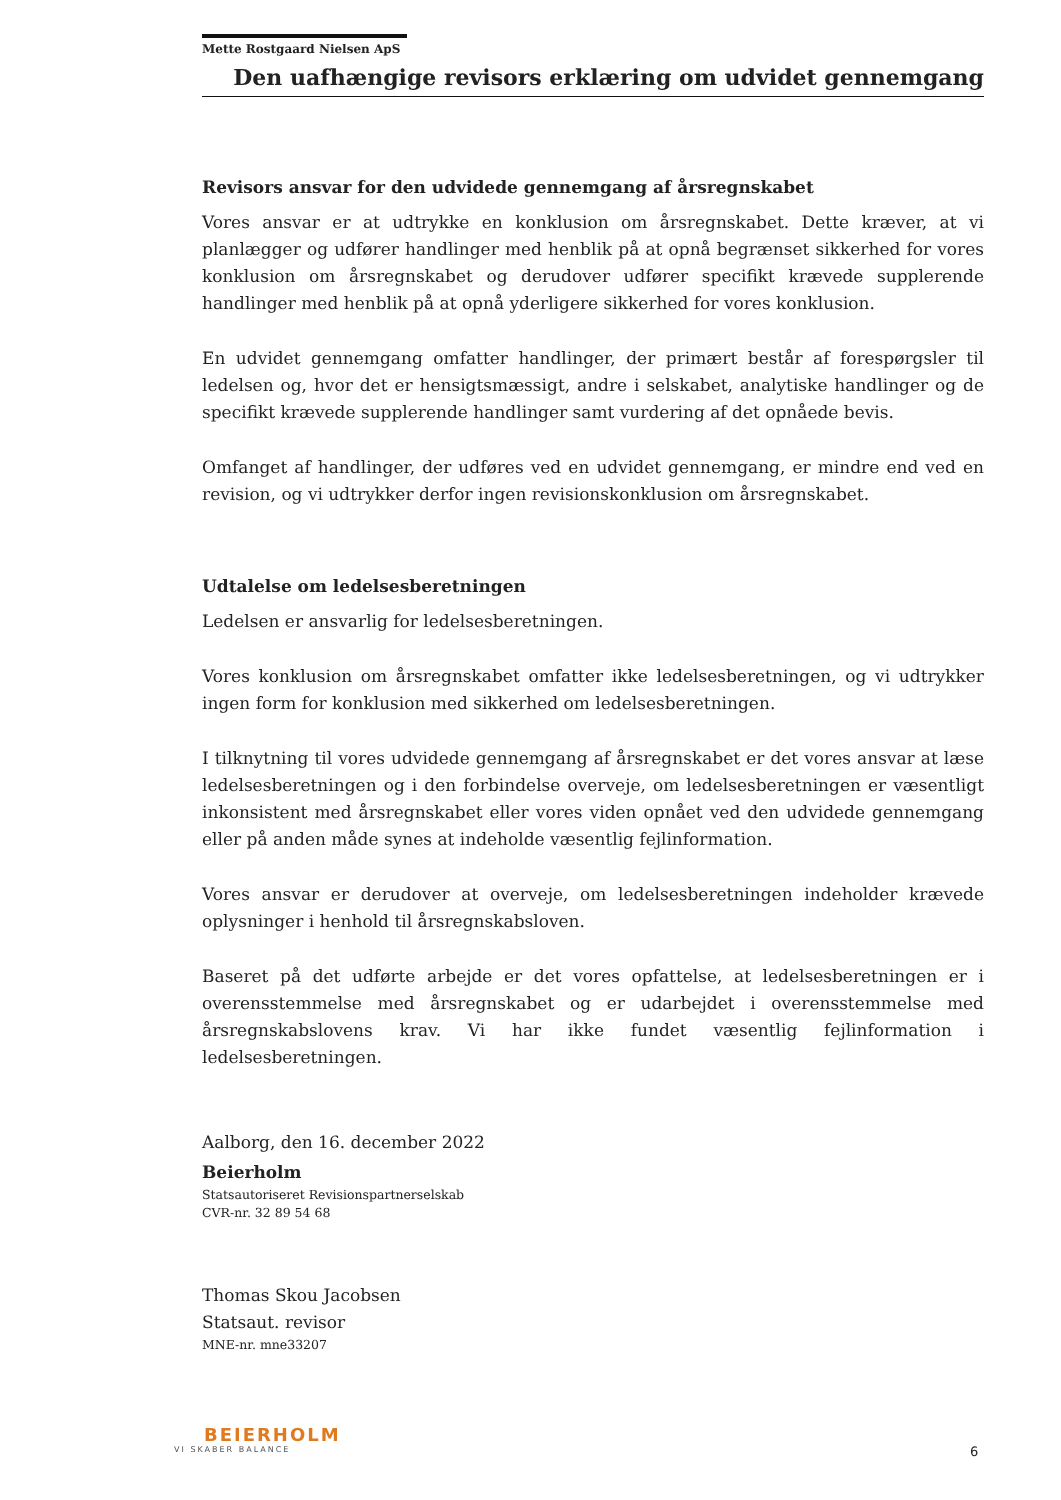Mette Rostgaard Nielsen ApS
Den uafhængige revisors erklæring om udvidet gennemgang
Revisors ansvar for den udvidede gennemgang af årsregnskabet
Vores ansvar er at udtrykke en konklusion om årsregnskabet. Dette kræver, at vi planlægger og udfører handlinger med henblik på at opnå begrænset sikkerhed for vores konklusion om årsregnskabet og derudover udfører specifikt krævede supplerende handlinger med henblik på at opnå yderligere sikkerhed for vores konklusion.
En udvidet gennemgang omfatter handlinger, der primært består af forespørgsler til ledelsen og, hvor det er hensigtsmæssigt, andre i selskabet, analytiske handlinger og de specifikt krævede supplerende handlinger samt vurdering af det opnåede bevis.
Omfanget af handlinger, der udføres ved en udvidet gennemgang, er mindre end ved en revision, og vi udtrykker derfor ingen revisionskonklusion om årsregnskabet.
Udtalelse om ledelsesberetningen
Ledelsen er ansvarlig for ledelsesberetningen.
Vores konklusion om årsregnskabet omfatter ikke ledelsesberetningen, og vi udtrykker ingen form for konklusion med sikkerhed om ledelsesberetningen.
I tilknytning til vores udvidede gennemgang af årsregnskabet er det vores ansvar at læse ledelsesberetningen og i den forbindelse overveje, om ledelsesberetningen er væsentligt inkonsistent med årsregnskabet eller vores viden opnået ved den udvidede gennemgang eller på anden måde synes at indeholde væsentlig fejlinformation.
Vores ansvar er derudover at overveje, om ledelsesberetningen indeholder krævede oplysninger i henhold til årsregnskabsloven.
Baseret på det udførte arbejde er det vores opfattelse, at ledelsesberetningen er i overensstemmelse med årsregnskabet og er udarbejdet i overensstemmelse med årsregnskabslovens krav. Vi har ikke fundet væsentlig fejlinformation i ledelsesberetningen.
Aalborg, den 16. december 2022
Beierholm
Statsautoriseret Revisionspartnerselskab
CVR-nr. 32 89 54 68
Thomas Skou Jacobsen
Statsaut. revisor
MNE-nr. mne33207
BEIERHOLM
VI SKABER BALANCE
6